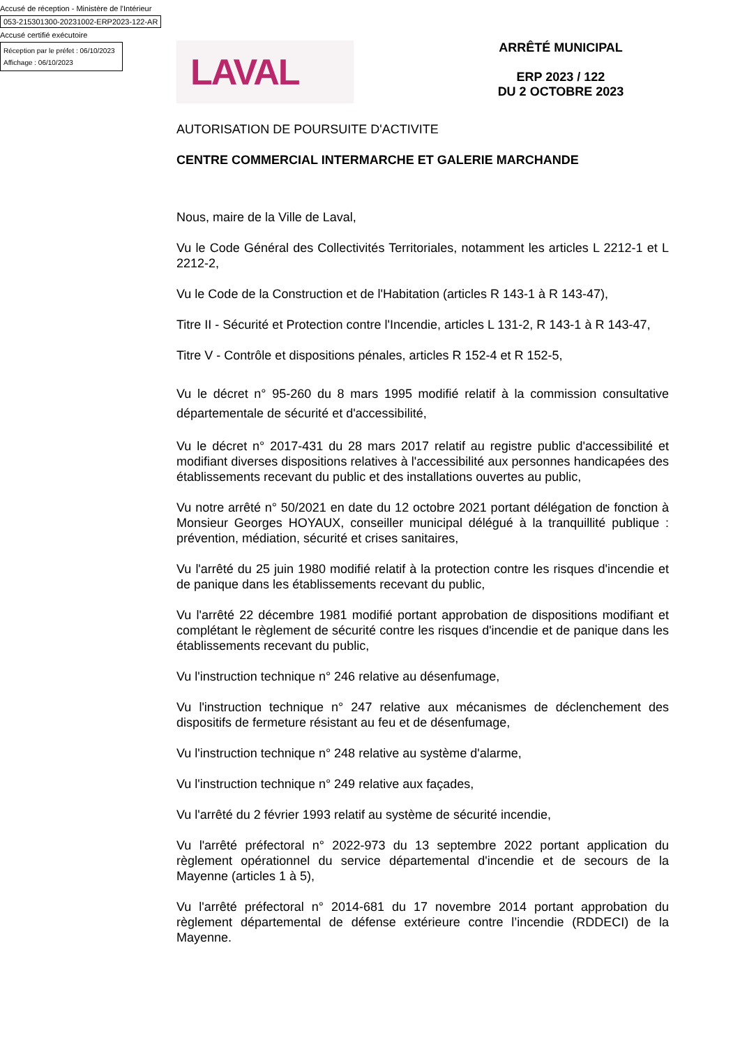Accusé de réception - Ministère de l'Intérieur
053-215301300-20231002-ERP2023-122-AR
Accusé certifié exécutoire
Réception par le préfet : 06/10/2023
Affichage : 06/10/2023
LAVAL
ARRÊTÉ MUNICIPAL
ERP 2023 / 122
DU 2 OCTOBRE 2023
AUTORISATION DE POURSUITE D'ACTIVITE
CENTRE COMMERCIAL INTERMARCHE ET GALERIE MARCHANDE
Nous, maire de la Ville de Laval,
Vu le Code Général des Collectivités Territoriales, notamment les articles L 2212-1 et L 2212-2,
Vu le Code de la Construction et de l'Habitation (articles R 143-1 à R 143-47),
Titre II - Sécurité et Protection contre l'Incendie, articles L 131-2, R 143-1 à R 143-47,
Titre V - Contrôle et dispositions pénales, articles R 152-4 et R 152-5,
Vu le décret n° 95-260 du 8 mars 1995 modifié relatif à la commission consultative départementale de sécurité et d'accessibilité,
Vu le décret n° 2017-431 du 28 mars 2017 relatif au registre public d'accessibilité et modifiant diverses dispositions relatives à l'accessibilité aux personnes handicapées des établissements recevant du public et des installations ouvertes au public,
Vu notre arrêté n° 50/2021 en date du 12 octobre 2021 portant délégation de fonction à Monsieur Georges HOYAUX, conseiller municipal délégué à la tranquillité publique : prévention, médiation, sécurité et crises sanitaires,
Vu l'arrêté du 25 juin 1980 modifié relatif à la protection contre les risques d'incendie et de panique dans les établissements recevant du public,
Vu l'arrêté 22 décembre 1981 modifié portant approbation de dispositions modifiant et complétant le règlement de sécurité contre les risques d'incendie et de panique dans les établissements recevant du public,
Vu l'instruction technique n° 246 relative au désenfumage,
Vu l'instruction technique n° 247 relative aux mécanismes de déclenchement des dispositifs de fermeture résistant au feu et de désenfumage,
Vu l'instruction technique n° 248 relative au système d'alarme,
Vu l'instruction technique n° 249 relative aux façades,
Vu l'arrêté du 2 février 1993 relatif au système de sécurité incendie,
Vu l'arrêté préfectoral n° 2022-973 du 13 septembre 2022 portant application du règlement opérationnel du service départemental d'incendie et de secours de la Mayenne (articles 1 à 5),
Vu l'arrêté préfectoral n° 2014-681 du 17 novembre 2014 portant approbation du règlement départemental de défense extérieure contre l’incendie (RDDECI) de la Mayenne.